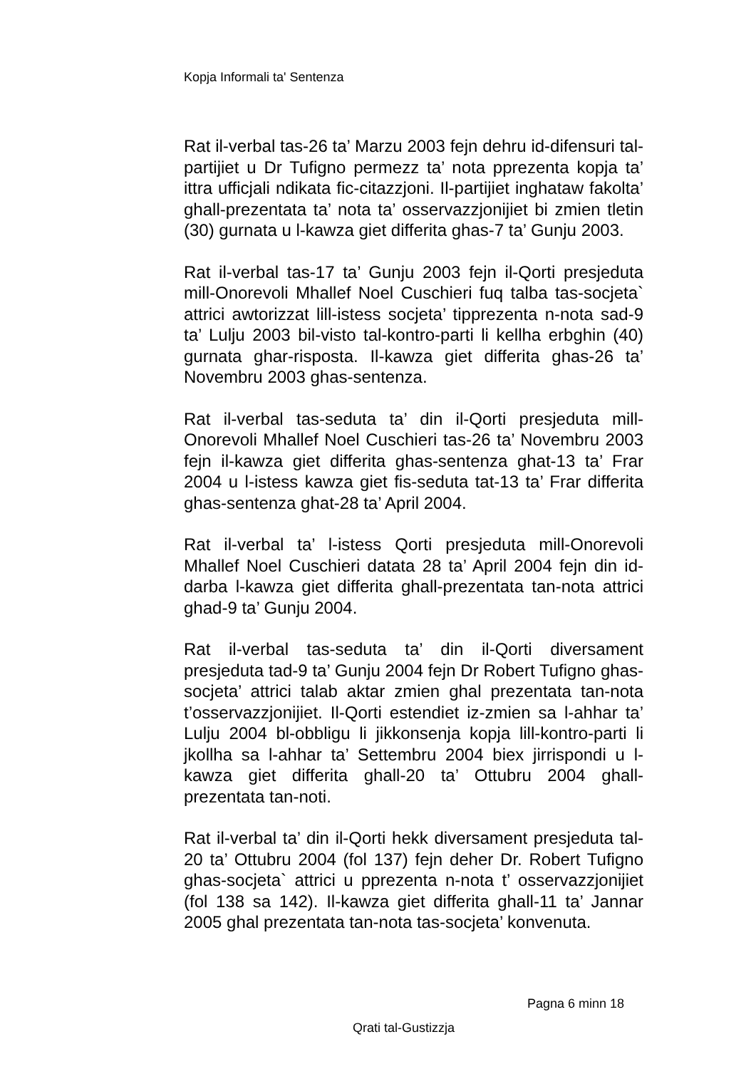Kopja Informali ta' Sentenza
Rat il-verbal tas-26 ta’ Marzu 2003 fejn dehru id-difensuri tal-partijiet u Dr Tufigno permezz ta’ nota pprezenta kopja ta’ ittra ufficjali ndikata fic-citazzjoni. Il-partijiet inghataw fakolta’ ghall-prezentata ta’ nota ta’ osservazzjonijiet bi zmien tletin (30) gurnata u l-kawza giet differita ghas-7 ta’ Gunju 2003.
Rat il-verbal tas-17 ta’ Gunju 2003 fejn il-Qorti presjeduta mill-Onorevoli Mhallef Noel Cuschieri fuq talba tas-socjeta` attrici awtorizzat lill-istess socjeta’ tipprezenta n-nota sad-9 ta’ Lulju 2003 bil-visto tal-kontro-parti li kellha erbghin (40) gurnata ghar-risposta. Il-kawza giet differita ghas-26 ta’ Novembru 2003 ghas-sentenza.
Rat il-verbal tas-seduta ta’ din il-Qorti presjeduta mill-Onorevoli Mhallef Noel Cuschieri tas-26 ta’ Novembru 2003 fejn il-kawza giet differita ghas-sentenza ghat-13 ta’ Frar 2004 u l-istess kawza giet fis-seduta tat-13 ta’ Frar differita ghas-sentenza ghat-28 ta’ April 2004.
Rat il-verbal ta’ l-istess Qorti presjeduta mill-Onorevoli Mhallef Noel Cuschieri datata 28 ta’ April 2004 fejn din id-darba l-kawza giet differita ghall-prezentata tan-nota attrici ghad-9 ta’ Gunju 2004.
Rat il-verbal tas-seduta ta’ din il-Qorti diversament presjeduta tad-9 ta’ Gunju 2004 fejn Dr Robert Tufigno ghas-socjeta’ attrici talab aktar zmien ghal prezentata tan-nota t’osservazzjonijiet. Il-Qorti estendiet iz-zmien sa l-ahhar ta’ Lulju 2004 bl-obbligu li jikkonsenja kopja lill-kontro-parti li jkollha sa l-ahhar ta’ Settembru 2004 biex jirrispondi u l-kawza giet differita ghall-20 ta’ Ottubru 2004 ghall-prezentata tan-noti.
Rat il-verbal ta’ din il-Qorti hekk diversament presjeduta tal-20 ta’ Ottubru 2004 (fol 137) fejn deher Dr. Robert Tufigno ghas-socjeta` attrici u pprezenta n-nota t’ osservazzjonijiet (fol 138 sa 142). Il-kawza giet differita ghall-11 ta’ Jannar 2005 ghal prezentata tan-nota tas-socjeta’ konvenuta.
Pagna 6 minn 18
Qrati tal-Gustizzja